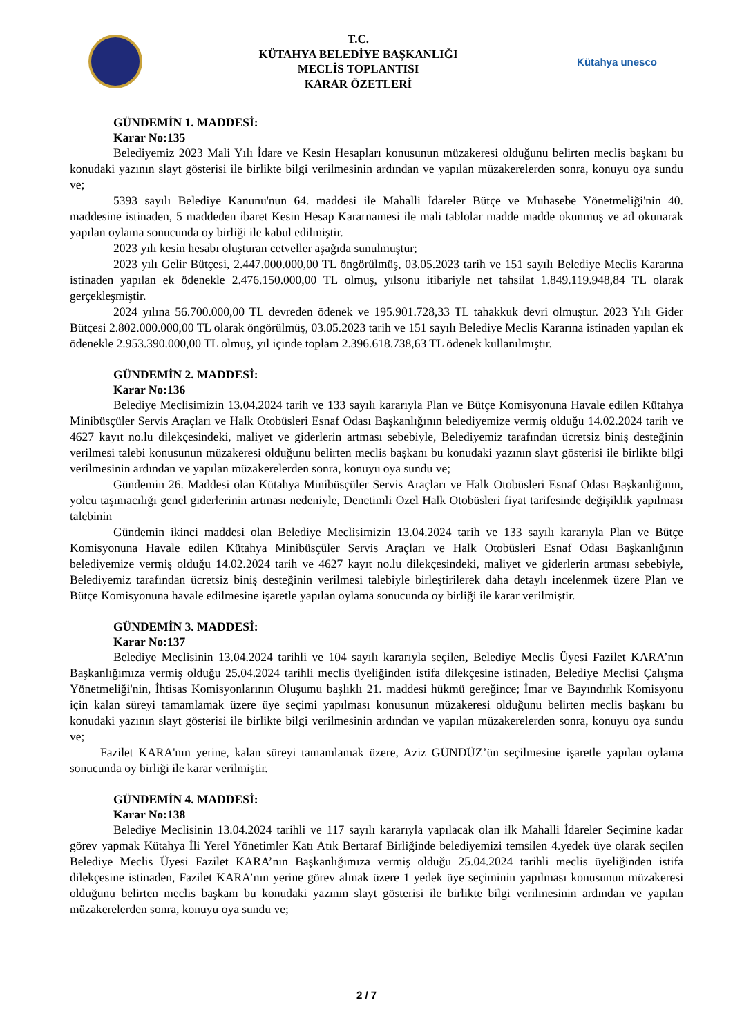T.C.
KÜTAHYA BELEDİYE BAŞKANLIĞI
MECLİS TOPLANTISI
KARAR ÖZETLERİ
Kütahya unesco
GÜNDEMİN 1. MADDESİ:
Karar No:135
Belediyemiz 2023 Mali Yılı İdare ve Kesin Hesapları konusunun müzakeresi olduğunu belirten meclis başkanı bu konudaki yazının slayt gösterisi ile birlikte bilgi verilmesinin ardından ve yapılan müzakerelerden sonra, konuyu oya sundu ve;
5393 sayılı Belediye Kanunu'nun 64. maddesi ile Mahalli İdareler Bütçe ve Muhasebe Yönetmeliği'nin 40. maddesine istinaden, 5 maddeden ibaret Kesin Hesap Kararnamesi ile mali tablolar madde madde okunmuş ve ad okunarak yapılan oylama sonucunda oy birliği ile kabul edilmiştir.
2023 yılı kesin hesabı oluşturan cetveller aşağıda sunulmuştur;
2023 yılı Gelir Bütçesi, 2.447.000.000,00 TL öngörülmüş, 03.05.2023 tarih ve 151 sayılı Belediye Meclis Kararına istinaden yapılan ek ödenekle 2.476.150.000,00 TL olmuş, yılsonu itibariyle net tahsilat 1.849.119.948,84 TL olarak gerçekleşmiştir.
2024 yılına 56.700.000,00 TL devreden ödenek ve 195.901.728,33 TL tahakkuk devri olmuştur. 2023 Yılı Gider Bütçesi 2.802.000.000,00 TL olarak öngörülmüş, 03.05.2023 tarih ve 151 sayılı Belediye Meclis Kararına istinaden yapılan ek ödenekle 2.953.390.000,00 TL olmuş, yıl içinde toplam 2.396.618.738,63 TL ödenek kullanılmıştır.
GÜNDEMİN 2. MADDESİ:
Karar No:136
Belediye Meclisimizin 13.04.2024 tarih ve 133 sayılı kararıyla Plan ve Bütçe Komisyonuna Havale edilen Kütahya Minibüsçüler Servis Araçları ve Halk Otobüsleri Esnaf Odası Başkanlığının belediyemize vermiş olduğu 14.02.2024 tarih ve 4627 kayıt no.lu dilekçesindeki, maliyet ve giderlerin artması sebebiyle, Belediyemiz tarafından ücretsiz biniş desteğinin verilmesi talebi konusunun müzakeresi olduğunu belirten meclis başkanı bu konudaki yazının slayt gösterisi ile birlikte bilgi verilmesinin ardından ve yapılan müzakerelerden sonra, konuyu oya sundu ve;
Gündemin 26. Maddesi olan Kütahya Minibüsçüler Servis Araçları ve Halk Otobüsleri Esnaf Odası Başkanlığının, yolcu taşımacılığı genel giderlerinin artması nedeniyle, Denetimli Özel Halk Otobüsleri fiyat tarifesinde değişiklik yapılması talebinin
Gündemin ikinci maddesi olan Belediye Meclisimizin 13.04.2024 tarih ve 133 sayılı kararıyla Plan ve Bütçe Komisyonuna Havale edilen Kütahya Minibüsçüler Servis Araçları ve Halk Otobüsleri Esnaf Odası Başkanlığının belediyemize vermiş olduğu 14.02.2024 tarih ve 4627 kayıt no.lu dilekçesindeki, maliyet ve giderlerin artması sebebiyle, Belediyemiz tarafından ücretsiz biniş desteğinin verilmesi talebiyle birleştirilerek daha detaylı incelenmek üzere Plan ve Bütçe Komisyonuna havale edilmesine işaretle yapılan oylama sonucunda oy birliği ile karar verilmiştir.
GÜNDEMİN 3. MADDESİ:
Karar No:137
Belediye Meclisinin 13.04.2024 tarihli ve 104 sayılı kararıyla seçilen, Belediye Meclis Üyesi Fazilet KARA’nın Başkanlığımıza vermiş olduğu 25.04.2024 tarihli meclis üyeliğinden istifa dilekçesine istinaden, Belediye Meclisi Çalışma Yönetmeliği'nin, İhtisas Komisyonlarının Oluşumu başlıklı 21. maddesi hükmü gereğince; İmar ve Bayındırlık Komisyonu için kalan süreyi tamamlamak üzere üye seçimi yapılması konusunun müzakeresi olduğunu belirten meclis başkanı bu konudaki yazının slayt gösterisi ile birlikte bilgi verilmesinin ardından ve yapılan müzakerelerden sonra, konuyu oya sundu ve;
Fazilet KARA'nın yerine, kalan süreyi tamamlamak üzere, Aziz GÜNDÜZ’ün seçilmesine işaretle yapılan oylama sonucunda oy birliği ile karar verilmiştir.
GÜNDEMİN 4. MADDESİ:
Karar No:138
Belediye Meclisinin 13.04.2024 tarihli ve 117 sayılı kararıyla yapılacak olan ilk Mahalli İdareler Seçimine kadar görev yapmak Kütahya İli Yerel Yönetimler Katı Atık Bertaraf Birliğinde belediyemizi temsilen 4.yedek üye olarak seçilen Belediye Meclis Üyesi Fazilet KARA’nın Başkanlığımıza vermiş olduğu 25.04.2024 tarihli meclis üyeliğinden istifa dilekçesine istinaden, Fazilet KARA’nın yerine görev almak üzere 1 yedek üye seçiminin yapılması konusunun müzakeresi olduğunu belirten meclis başkanı bu konudaki yazının slayt gösterisi ile birlikte bilgi verilmesinin ardından ve yapılan müzakerelerden sonra, konuyu oya sundu ve;
2 / 7